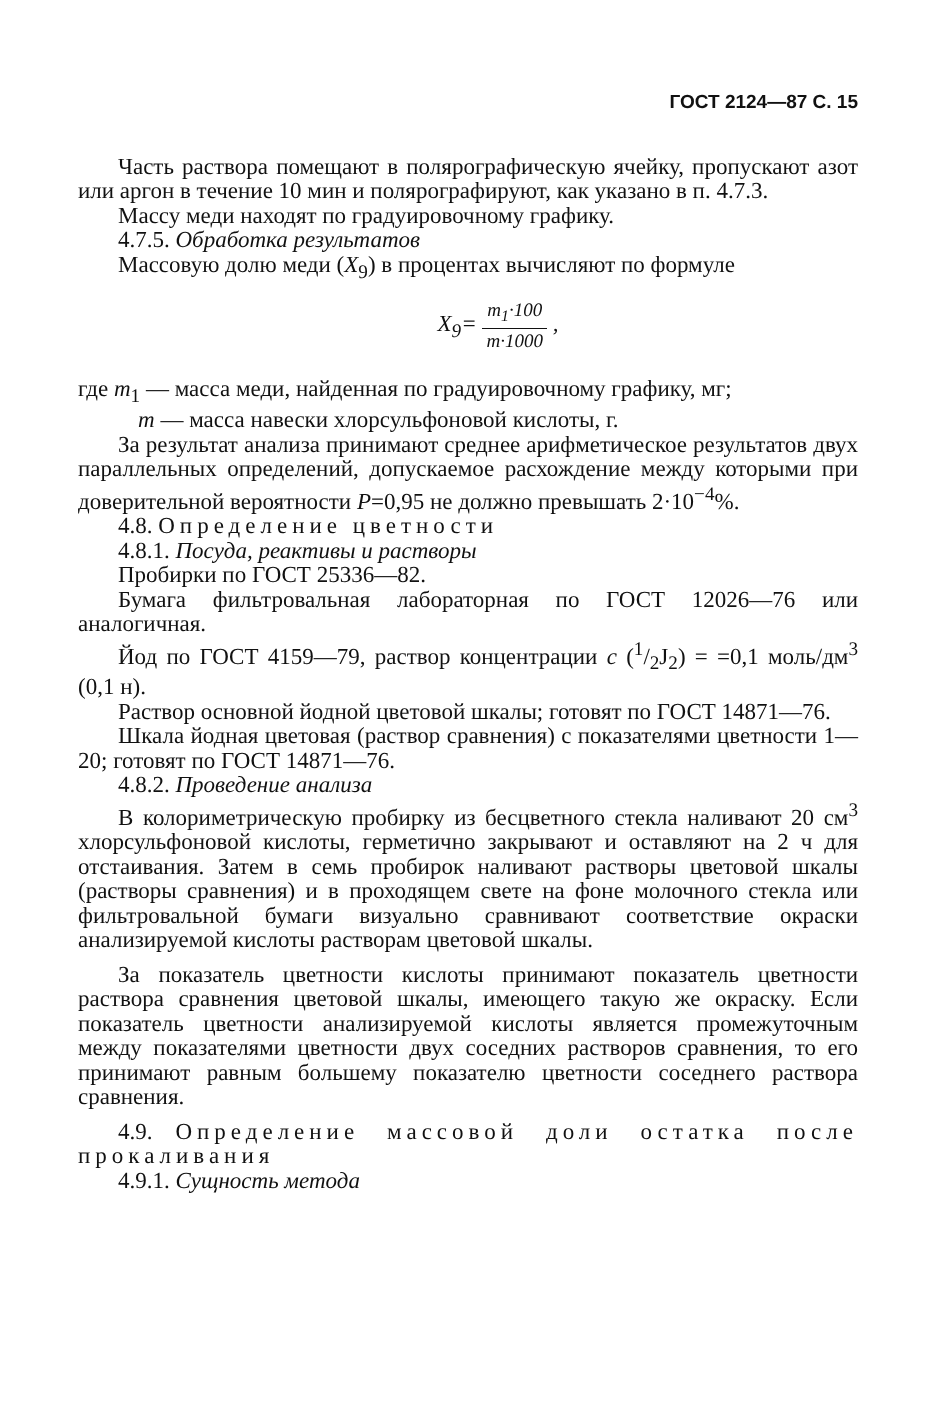ГОСТ 2124—87 С. 15
Часть раствора помещают в полярографическую ячейку, пропускают азот или аргон в течение 10 мин и полярографируют, как указано в п. 4.7.3.
Массу меди находят по градуировочному графику.
4.7.5. Обработка результатов
Массовую долю меди (X<sub>9</sub>) в процентах вычисляют по формуле
X<sub>9</sub>= m<sub>1</sub>·100 m·1000 ,
где m<sub>1</sub> — масса меди, найденная по градуировочному графику, мг;
m — масса навески хлорсульфоновой кислоты, г.
За результат анализа принимают среднее арифметическое результатов двух параллельных определений, допускаемое расхождение между которыми при доверительной вероятности P=0,95 не должно превышать 2·10<sup>−4</sup>%.
4.8. Определение цветности
4.8.1. Посуда, реактивы и растворы
Пробирки по ГОСТ 25336—82.
Бумага фильтровальная лабораторная по ГОСТ 12026—76 или аналогичная.
Йод по ГОСТ 4159—79, раствор концентрации c (1/2J<sub>2</sub>) = =0,1 моль/дм<sup>3</sup> (0,1 н).
Раствор основной йодной цветовой шкалы; готовят по ГОСТ 14871—76.
Шкала йодная цветовая (раствор сравнения) с показателями цветности 1—20; готовят по ГОСТ 14871—76.
4.8.2. Проведение анализа
В колориметрическую пробирку из бесцветного стекла наливают 20 см<sup>3</sup> хлорсульфоновой кислоты, герметично закрывают и оставляют на 2 ч для отстаивания. Затем в семь пробирок наливают растворы цветовой шкалы (растворы сравнения) и в проходящем свете на фоне молочного стекла или фильтровальной бумаги визуально сравнивают соответствие окраски анализируемой кислоты растворам цветовой шкалы.
За показатель цветности кислоты принимают показатель цветности раствора сравнения цветовой шкалы, имеющего такую же окраску. Если показатель цветности анализируемой кислоты является промежуточным между показателями цветности двух соседних растворов сравнения, то его принимают равным большему показателю цветности соседнего раствора сравнения.
4.9. Определение массовой доли остатка после прокаливания
4.9.1. Сущность метода